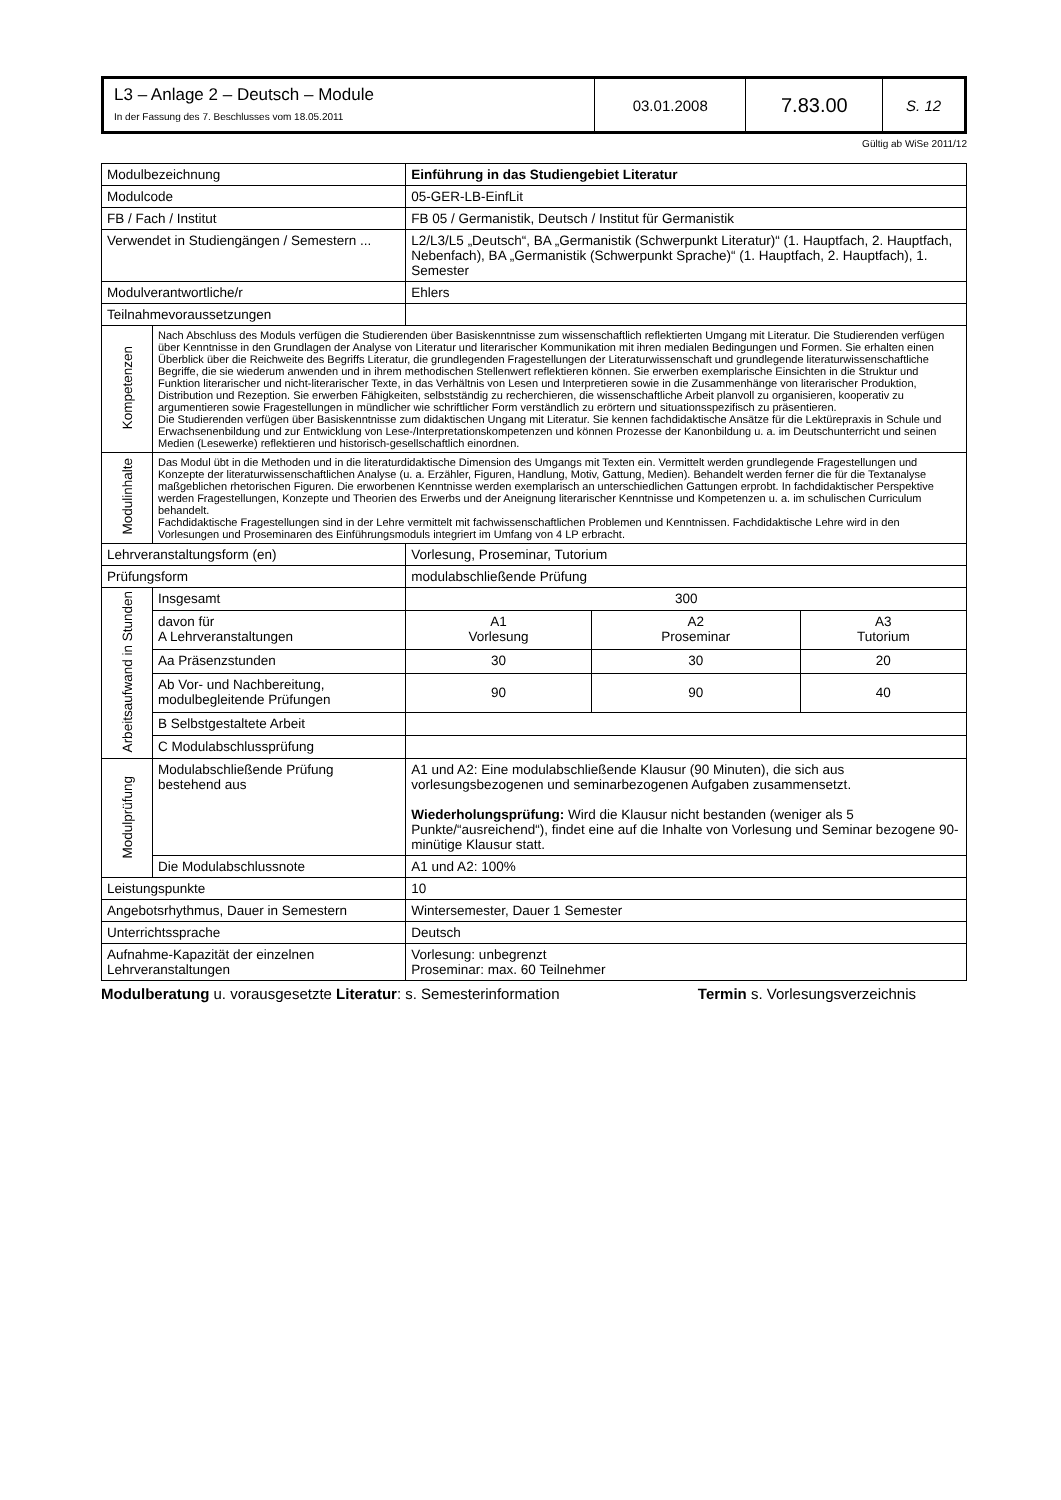| L3 – Anlage 2 – Deutsch – Module In der Fassung des 7. Beschlusses vom 18.05.2011 | 03.01.2008 | 7.83.00 | S. 12 |
Gültig ab WiSe 2011/12
| Modulbezeichnung | | Einführung in das Studiengebiet Literatur | | | |
| Modulcode | | 05-GER-LB-EinfLit | | | |
| FB / Fach / Institut | | FB 05 / Germanistik, Deutsch / Institut für Germanistik | | | |
| Verwendet in Studiengängen / Semestern ... | | L2/L3/L5 „Deutsch“, BA „Germanistik (Schwerpunkt Literatur)“ (1. Hauptfach, 2. Hauptfach, Nebenfach), BA „Germanistik (Schwerpunkt Sprache)“ (1. Hauptfach, 2. Hauptfach), 1. Semester | | | |
| Modulverantwortliche/r | | Ehlers | | | |
| Teilnahmevoraussetzungen | | | | | |
| Kompetenzen | Nach Abschluss des Moduls verfügen die Studierenden über Basiskenntnisse zum wissenschaftlich reflektierten Umgang mit Literatur. Die Studierenden verfügen über Kenntnisse in den Grundlagen der Analyse von Literatur und literarischer Kommunikation mit ihren medialen Bedingungen und Formen. Sie erhalten einen Überblick über die Reichweite des Begriffs Literatur, die grundlegenden Fragestellungen der Literaturwissenschaft und grundlegende literaturwissenschaftliche Begriffe, die sie wiederum anwenden und in ihrem methodischen Stellenwert reflektieren können. Sie erwerben exemplarische Einsichten in die Struktur und Funktion literarischer und nicht-literarischer Texte, in das Verhältnis von Lesen und Interpretieren sowie in die Zusammenhänge von literarischer Produktion, Distribution und Rezeption. Sie erwerben Fähigkeiten, selbstständig zu recherchieren, die wissenschaftliche Arbeit planvoll zu organisieren, kooperativ zu argumentieren sowie Fragestellungen in mündlicher wie schriftlicher Form verständlich zu erörtern und situationsspezifisch zu präsentieren. Die Studierenden verfügen über Basiskenntnisse zum didaktischen Ungang mit Literatur. Sie kennen fachdidaktische Ansätze für die Lektürepraxis in Schule und Erwachsenenbildung und zur Entwicklung von Lese-/Interpretationskompetenzen und können Prozesse der Kanonbildung u. a. im Deutschunterricht und seinen Medien (Lesewerke) reflektieren und historisch-gesellschaftlich einordnen. | | | | |
| Modulinhalte | Das Modul übt in die Methoden und in die literaturdidaktische Dimension des Umgangs mit Texten ein. Vermittelt werden grundlegende Fragestellungen und Konzepte der literaturwissenschaftlichen Analyse (u. a. Erzähler, Figuren, Handlung, Motiv, Gattung, Medien). Behandelt werden ferner die für die Textanalyse maßgeblichen rhetorischen Figuren. Die erworbenen Kenntnisse werden exemplarisch an unterschiedlichen Gattungen erprobt. In fachdidaktischer Perspektive werden Fragestellungen, Konzepte und Theorien des Erwerbs und der Aneignung literarischer Kenntnisse und Kompetenzen u. a. im schulischen Curriculum behandelt. Fachdidaktische Fragestellungen sind in der Lehre vermittelt mit fachwissenschaftlichen Problemen und Kenntnissen. Fachdidaktische Lehre wird in den Vorlesungen und Proseminaren des Einführungsmoduls integriert im Umfang von 4 LP erbracht. | | | | |
| Lehrveranstaltungsform (en) | | | Vorlesung, Proseminar, Tutorium | | |
| Prüfungsform | | | modulabschließende Prüfung | | |
| Arbeitsaufwand in Stunden | Insgesamt | | 300 | | |
| | davon für A Lehrveranstaltungen | | A1 Vorlesung | A2 Proseminar | A3 Tutorium |
| | Aa Präsenzstunden | | 30 | 30 | 20 |
| | Ab Vor- und Nachbereitung, modulbegleitende Prüfungen | | 90 | 90 | 40 |
| | B Selbstgestaltete Arbeit | | | | |
| | C Modulabschlussprüfung | | | | |
| Modulprüfung | Modulabschließende Prüfung bestehend aus | | A1 und A2: Eine modulabschließende Klausur (90 Minuten), die sich aus vorlesungsbezogenen und seminarbezogenen Aufgaben zusammensetzt. Wiederholungsprüfung: Wird die Klausur nicht bestanden (weniger als 5 Punkte/“ausreichend“), findet eine auf die Inhalte von Vorlesung und Seminar bezogene 90-minütige Klausur statt. | | |
| | Die Modulabschlussnote | | A1 und A2: 100% | | |
| Leistungspunkte | | | 10 | | |
| Angebotsrhythmus, Dauer in Semestern | | | Wintersemester, Dauer 1 Semester | | |
| Unterrichtssprache | | | Deutsch | | |
| Aufnahme-Kapazität der einzelnen Lehrveranstaltungen | | | Vorlesung: unbegrenzt Proseminar: max. 60 Teilnehmer | | |
Modulberatung u. vorausgesetzte Literatur: s. Semesterinformation Termin s. Vorlesungsverzeichnis